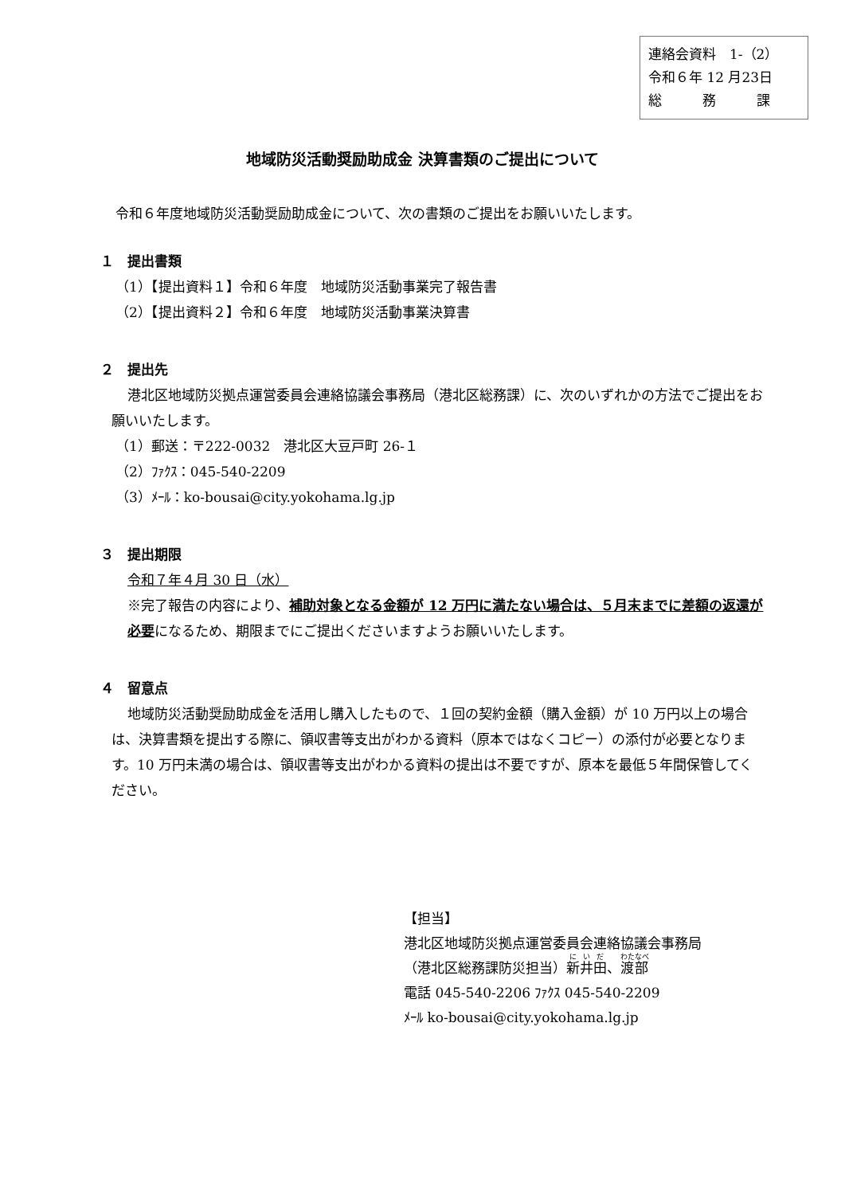連絡会資料　1-（2）
令和６年 12 月23日
総　　　務　　　課
地域防災活動奨励助成金 決算書類のご提出について
令和６年度地域防災活動奨励助成金について、次の書類のご提出をお願いいたします。
１　提出書類
（1）【提出資料１】令和６年度　地域防災活動事業完了報告書
（2）【提出資料２】令和６年度　地域防災活動事業決算書
２　提出先
港北区地域防災拠点運営委員会連絡協議会事務局（港北区総務課）に、次のいずれかの方法でご提出をお願いいたします。
（1）郵送：〒222-0032　港北区大豆戸町 26-１
（2）ﾌｧｸｽ：045-540-2209
（3）ﾒｰﾙ：ko-bousai@city.yokohama.lg.jp
３　提出期限
令和７年４月 30 日（水）
※完了報告の内容により、補助対象となる金額が 12 万円に満たない場合は、５月末までに差額の返還が必要になるため、期限までにご提出くださいますようお願いいたします。
４　留意点
地域防災活動奨励助成金を活用し購入したもので、１回の契約金額（購入金額）が 10 万円以上の場合は、決算書類を提出する際に、領収書等支出がわかる資料（原本ではなくコピー）の添付が必要となります。10 万円未満の場合は、領収書等支出がわかる資料の提出は不要ですが、原本を最低５年間保管してください。
【担当】
港北区地域防災拠点運営委員会連絡協議会事務局
（港北区総務課防災担当）新井田、渡部
電話 045-540-2206 ﾌｧｸｽ 045-540-2209
ﾒｰﾙ ko-bousai@city.yokohama.lg.jp